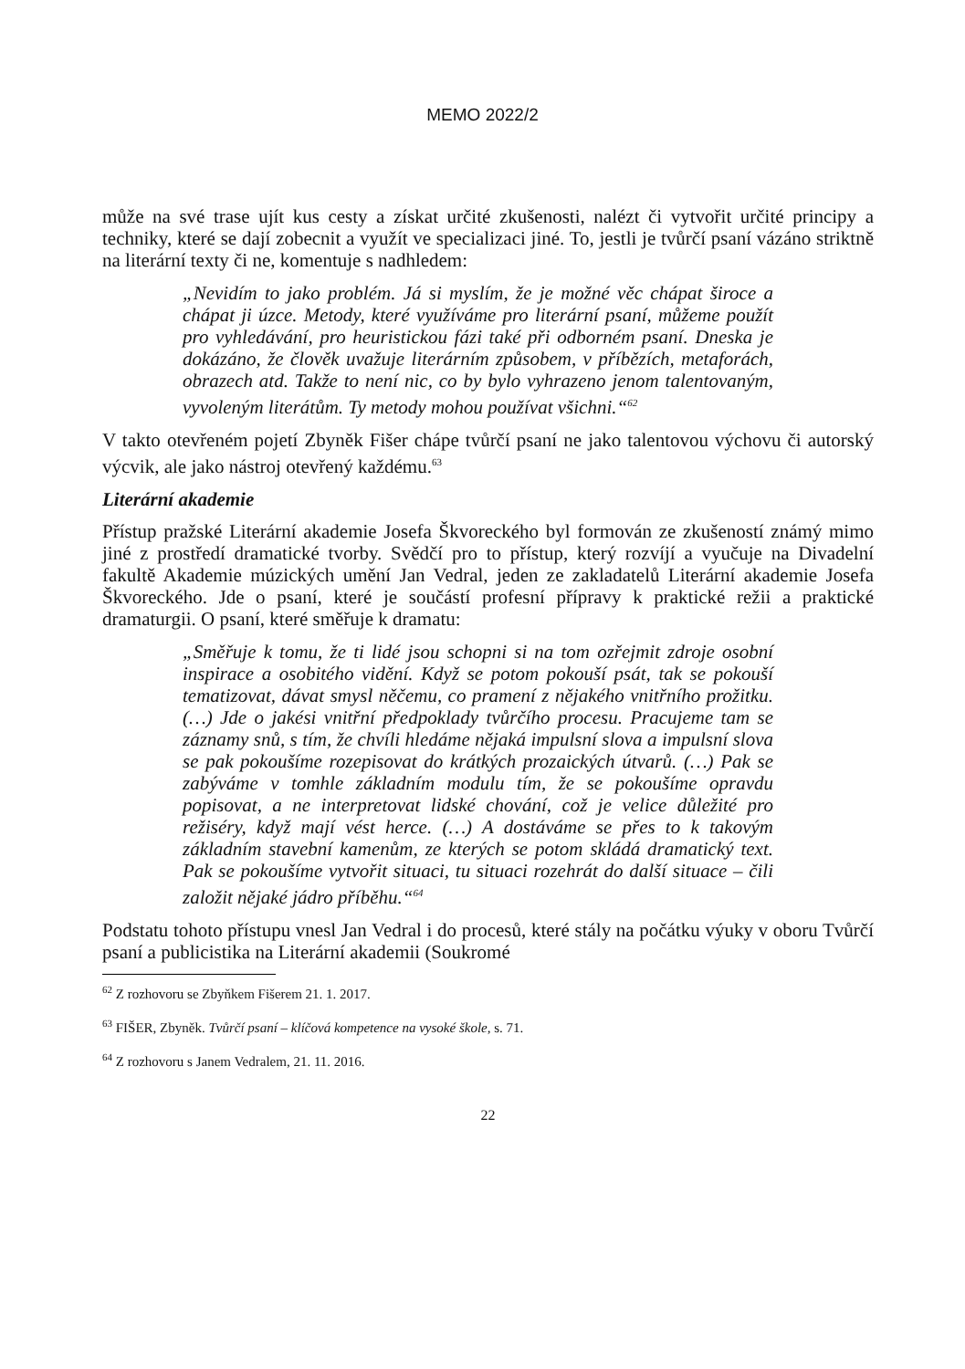MEMO 2022/2
může na své trase ujít kus cesty a získat určité zkušenosti, nalézt či vytvořit určité principy a techniky, které se dají zobecnit a využít ve specializaci jiné. To, jestli je tvůrčí psaní vázáno striktně na literární texty či ne, komentuje s nadhledem:
„Nevidím to jako problém. Já si myslím, že je možné věc chápat široce a chápat ji úzce. Metody, které využíváme pro literární psaní, můžeme použít pro vyhledávání, pro heuristickou fázi také při odborném psaní. Dneska je dokázáno, že člověk uvažuje literárním způsobem, v příbězích, metaforách, obrazech atd. Takže to není nic, co by bylo vyhrazeno jenom talentovaným, vyvoleným literátům. Ty metody mohou používat všichni.“<sup>62</sup>
V takto otevřeném pojetí Zbyněk Fišer chápe tvůrčí psaní ne jako talentovou výchovu či autorský výcvik, ale jako nástroj otevřený každému.<sup>63</sup>
Literární akademie
Přístup pražské Literární akademie Josefa Škvoreckého byl formován ze zkušeností známý mimo jiné z prostředí dramatické tvorby. Svědčí pro to přístup, který rozvíjí a vyučuje na Divadelní fakultě Akademie múzických umění Jan Vedral, jeden ze zakladatelů Literární akademie Josefa Škvoreckého. Jde o psaní, které je součástí profesní přípravy k praktické režii a praktické dramaturgii. O psaní, které směřuje k dramatu:
„Směřuje k tomu, že ti lidé jsou schopni si na tom ozřejmit zdroje osobní inspirace a osobitého vidění. Když se potom pokouší psát, tak se pokouší tematizovat, dávat smysl něčemu, co pramení z nějakého vnitřního prožitku. (…) Jde o jakési vnitřní předpoklady tvůrčího procesu. Pracujeme tam se záznamy snů, s tím, že chvíli hledáme nějaká impulsní slova a impulsní slova se pak pokoušíme rozepisovat do krátkých prozaických útvarů. (…) Pak se zabýváme v tomhle základním modulu tím, že se pokoušíme opravdu popisovat, a ne interpretovat lidské chování, což je velice důležité pro režiséry, když mají vést herce. (…) A dostáváme se přes to k takovým základním stavební kamenům, ze kterých se potom skládá dramatický text. Pak se pokoušíme vytvořit situaci, tu situaci rozehrát do další situace – čili založit nějaké jádro příběhu.“<sup>64</sup>
Podstatu tohoto přístupu vnesl Jan Vedral i do procesů, které stály na počátku výuky v oboru Tvůrčí psaní a publicistika na Literární akademii (Soukromé
<sup>62</sup> Z rozhovoru se Zbyňkem Fišerem 21. 1. 2017.
<sup>63</sup> FIŠER, Zbyněk. Tvůrčí psaní – klíčová kompetence na vysoké škole, s. 71.
<sup>64</sup> Z rozhovoru s Janem Vedralem, 21. 11. 2016.
22